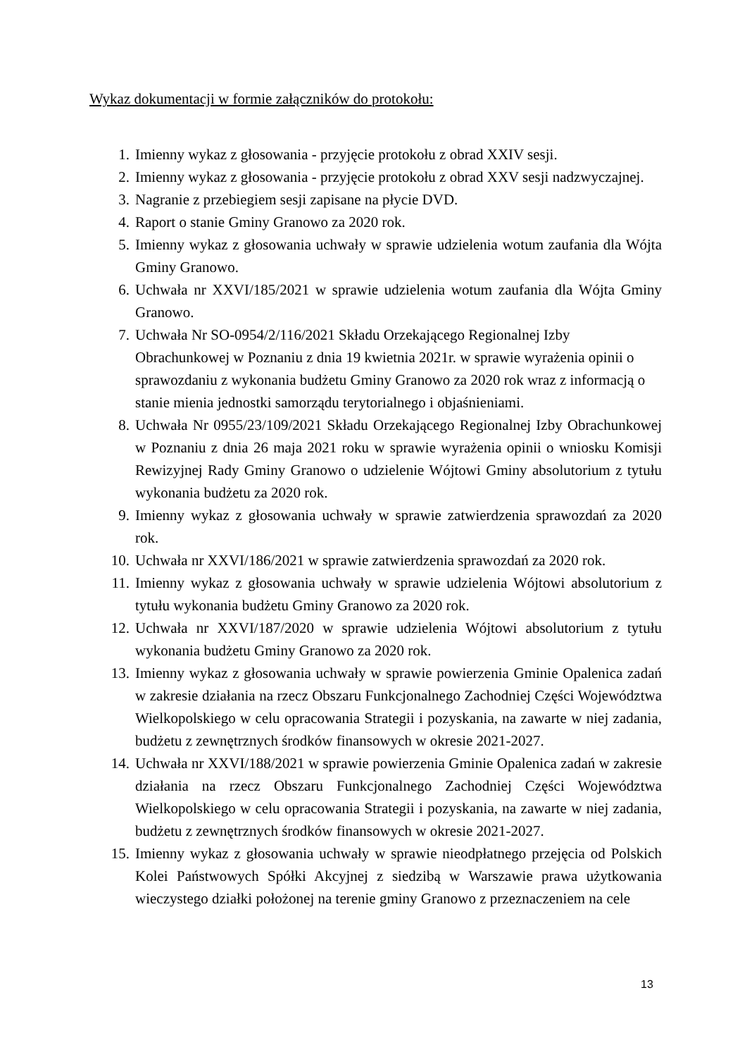Wykaz dokumentacji w formie załączników do protokołu:
1. Imienny wykaz z głosowania - przyjęcie protokołu z obrad XXIV sesji.
2. Imienny wykaz z głosowania - przyjęcie protokołu z obrad XXV sesji nadzwyczajnej.
3. Nagranie z przebiegiem sesji zapisane na płycie DVD.
4. Raport o stanie Gminy Granowo za 2020 rok.
5. Imienny wykaz z głosowania uchwały w sprawie udzielenia wotum zaufania dla Wójta Gminy Granowo.
6. Uchwała nr XXVI/185/2021 w sprawie udzielenia wotum zaufania dla Wójta Gminy Granowo.
7. Uchwała Nr SO-0954/2/116/2021 Składu Orzekającego Regionalnej Izby Obrachunkowej w Poznaniu z dnia 19 kwietnia 2021r. w sprawie wyrażenia opinii o sprawozdaniu z wykonania budżetu Gminy Granowo za 2020 rok wraz z informacją o stanie mienia jednostki samorządu terytorialnego i objaśnieniami.
8. Uchwała Nr 0955/23/109/2021 Składu Orzekającego Regionalnej Izby Obrachunkowej w Poznaniu z dnia 26 maja 2021 roku w sprawie wyrażenia opinii o wniosku Komisji Rewizyjnej Rady Gminy Granowo o udzielenie Wójtowi Gminy absolutorium z tytułu wykonania budżetu za 2020 rok.
9. Imienny wykaz z głosowania uchwały w sprawie zatwierdzenia sprawozdań za 2020 rok.
10. Uchwała nr XXVI/186/2021 w sprawie zatwierdzenia sprawozdań za 2020 rok.
11. Imienny wykaz z głosowania uchwały w sprawie udzielenia Wójtowi absolutorium z tytułu wykonania budżetu Gminy Granowo za 2020 rok.
12. Uchwała nr XXVI/187/2020 w sprawie udzielenia Wójtowi absolutorium z tytułu wykonania budżetu Gminy Granowo za 2020 rok.
13. Imienny wykaz z głosowania uchwały w sprawie powierzenia Gminie Opalenica zadań w zakresie działania na rzecz Obszaru Funkcjonalnego Zachodniej Części Województwa Wielkopolskiego w celu opracowania Strategii i pozyskania, na zawarte w niej zadania, budżetu z zewnętrznych środków finansowych w okresie 2021-2027.
14. Uchwała nr XXVI/188/2021 w sprawie powierzenia Gminie Opalenica zadań w zakresie działania na rzecz Obszaru Funkcjonalnego Zachodniej Części Województwa Wielkopolskiego w celu opracowania Strategii i pozyskania, na zawarte w niej zadania, budżetu z zewnętrznych środków finansowych w okresie 2021-2027.
15. Imienny wykaz z głosowania uchwały w sprawie nieodpłatnego przejęcia od Polskich Kolei Państwowych Spółki Akcyjnej z siedzibą w Warszawie prawa użytkowania wieczystego działki położonej na terenie gminy Granowo z przeznaczeniem na cele
13